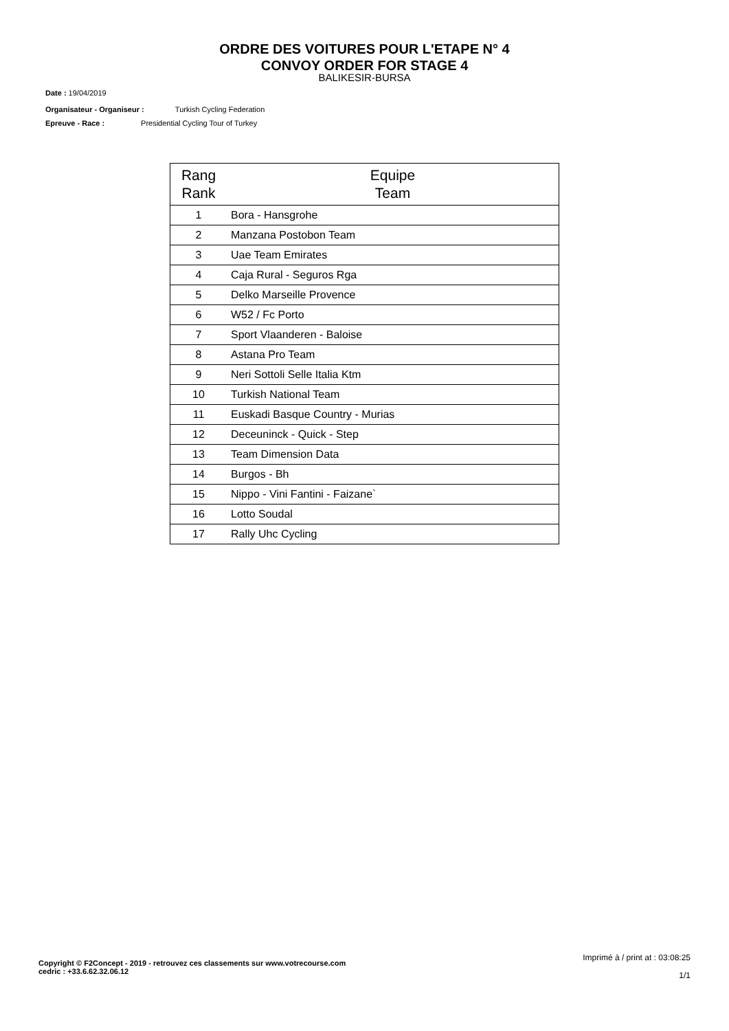ORDRE DES VOITURES POUR L'ETAPE N° 4
CONVOY ORDER FOR STAGE 4
BALIKESIR-BURSA
Date : 19/04/2019
Organisateur - Organiseur : Turkish Cycling Federation
Epreuve - Race : Presidential Cycling Tour of Turkey
| Rang Rank | Equipe Team |
| --- | --- |
| 1 | Bora - Hansgrohe |
| 2 | Manzana Postobon Team |
| 3 | Uae Team Emirates |
| 4 | Caja Rural - Seguros Rga |
| 5 | Delko Marseille Provence |
| 6 | W52 / Fc Porto |
| 7 | Sport Vlaanderen - Baloise |
| 8 | Astana Pro Team |
| 9 | Neri Sottoli Selle Italia Ktm |
| 10 | Turkish National Team |
| 11 | Euskadi Basque Country - Murias |
| 12 | Deceuninck - Quick - Step |
| 13 | Team Dimension Data |
| 14 | Burgos - Bh |
| 15 | Nippo - Vini Fantini - Faizane` |
| 16 | Lotto Soudal |
| 17 | Rally Uhc Cycling |
Imprimé à / print at : 03:08:25
1/1
Copyright © F2Concept - 2019 - retrouvez ces classements sur www.votrecourse.com
cedric : +33.6.62.32.06.12